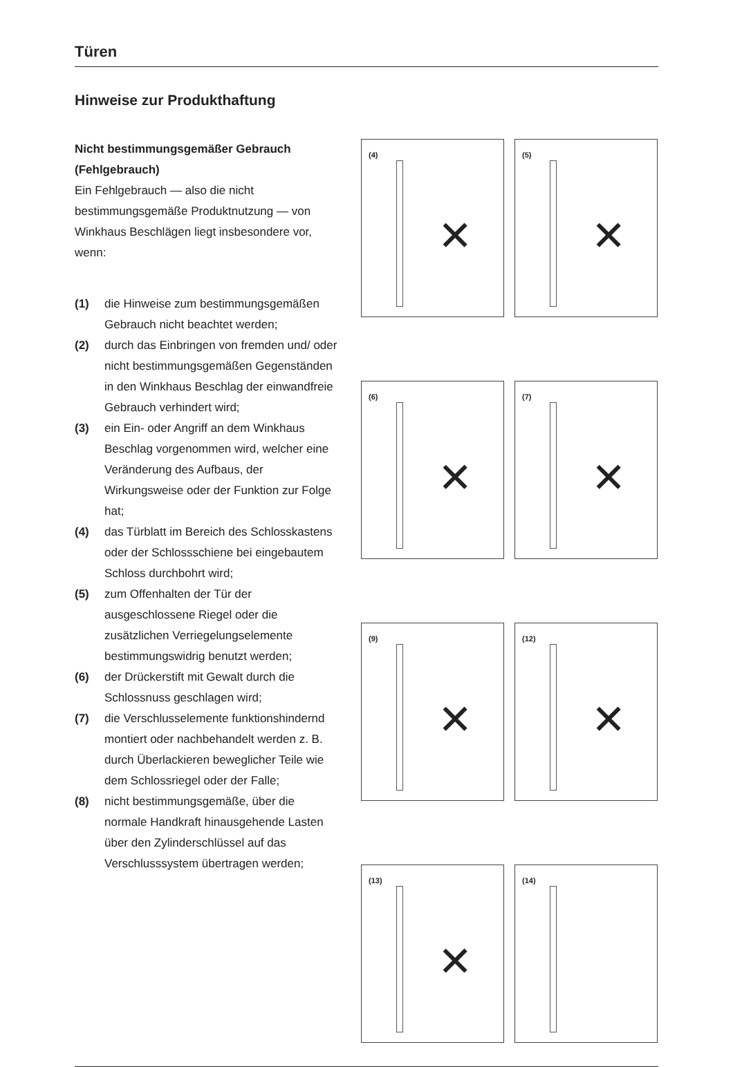Türen
Hinweise zur Produkthaftung
Nicht bestimmungsgemäßer Gebrauch (Fehlgebrauch)
Ein Fehlgebrauch — also die nicht bestimmungsgemäße Produktnutzung — von Winkhaus Beschlägen liegt insbesondere vor, wenn:
(1) die Hinweise zum bestimmungsgemäßen Gebrauch nicht beachtet werden;
(2) durch das Einbringen von fremden und/ oder nicht bestimmungsgemäßen Gegenständen in den Winkhaus Beschlag der einwandfreie Gebrauch verhindert wird;
(3) ein Ein- oder Angriff an dem Winkhaus Beschlag vorgenommen wird, welcher eine Veränderung des Aufbaus, der Wirkungsweise oder der Funktion zur Folge hat;
(4) das Türblatt im Bereich des Schlosskastens oder der Schlossschiene bei eingebautem Schloss durchbohrt wird;
(5) zum Offenhalten der Tür der ausgeschlossene Riegel oder die zusätzlichen Verriegelungselemente bestimmungswidrig benutzt werden;
(6) der Drückerstift mit Gewalt durch die Schlossnuss geschlagen wird;
(7) die Verschlusselemente funktionshindernd montiert oder nachbehandelt werden z. B. durch Überlackieren beweglicher Teile wie dem Schlossriegel oder der Falle;
(8) nicht bestimmungsgemäße, über die normale Handkraft hinausgehende Lasten über den Zylinderschlüssel auf das Verschlusssystem übertragen werden;
(4)
✕
(5)
✕
(6)
✕
(7)
✕
(9)
✕
(12)
✕
(13)
✕
(14)